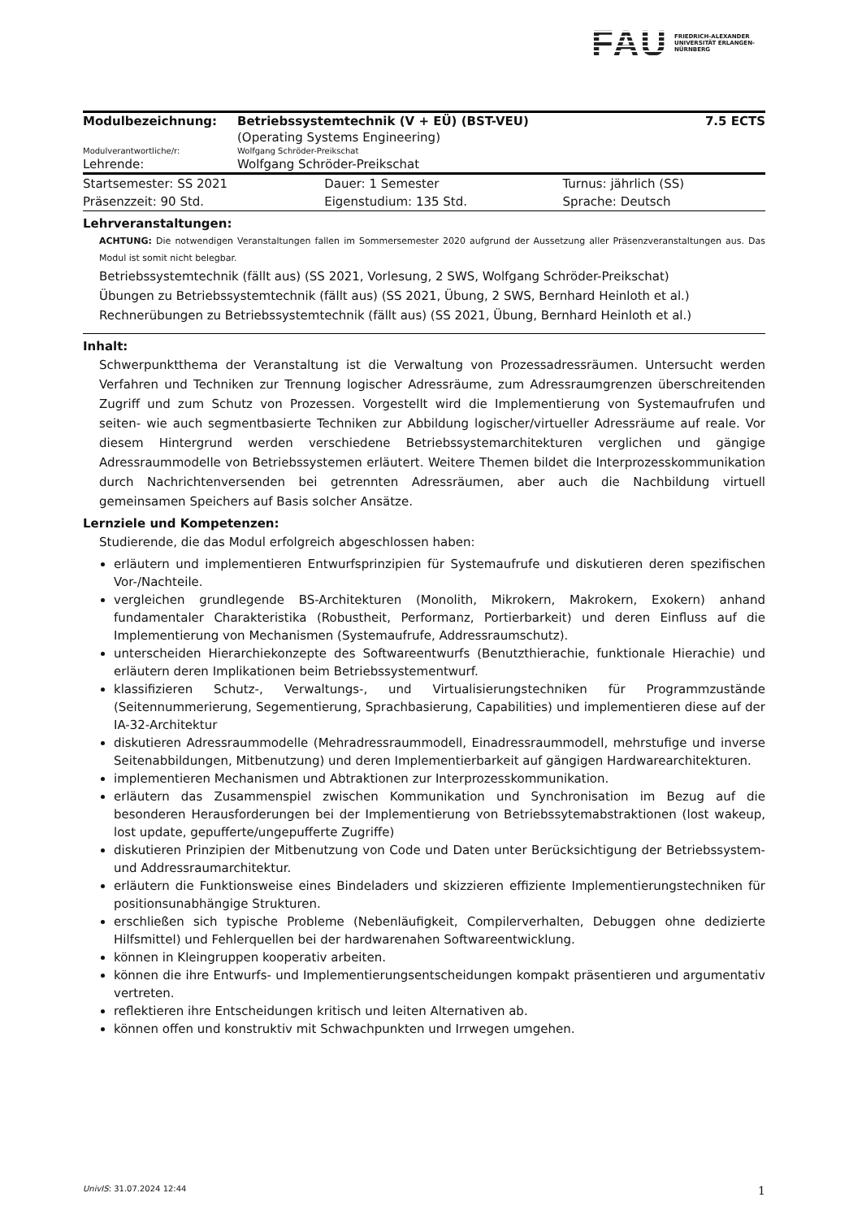FAU FRIEDRICH-ALEXANDER UNIVERSITÄT ERLANGEN-NÜRNBERG
| Modulbezeichnung: | Betriebssystemtechnik (V + EÜ) (BST-VEU) | 7.5 ECTS |
| | (Operating Systems Engineering) | |
| Modulverantwortliche/r: | Wolfgang Schröder-Preikschat | |
| Lehrende: | Wolfgang Schröder-Preikschat | |
| Startsemester: SS 2021 | Dauer: 1 Semester | Turnus: jährlich (SS) |
| Präsenzzeit: 90 Std. | Eigenstudium: 135 Std. | Sprache: Deutsch |
Lehrveranstaltungen:
ACHTUNG: Die notwendigen Veranstaltungen fallen im Sommersemester 2020 aufgrund der Aussetzung aller Präsenzveranstaltungen aus. Das Modul ist somit nicht belegbar.
Betriebssystemtechnik (fällt aus) (SS 2021, Vorlesung, 2 SWS, Wolfgang Schröder-Preikschat)
Übungen zu Betriebssystemtechnik (fällt aus) (SS 2021, Übung, 2 SWS, Bernhard Heinloth et al.)
Rechnerübungen zu Betriebssystemtechnik (fällt aus) (SS 2021, Übung, Bernhard Heinloth et al.)
Inhalt:
Schwerpunktthema der Veranstaltung ist die Verwaltung von Prozessadressräumen. Untersucht werden Verfahren und Techniken zur Trennung logischer Adressräume, zum Adressraumgrenzen überschreitenden Zugriff und zum Schutz von Prozessen. Vorgestellt wird die Implementierung von Systemaufrufen und seiten- wie auch segmentbasierte Techniken zur Abbildung logischer/virtueller Adressräume auf reale. Vor diesem Hintergrund werden verschiedene Betriebssystemarchitekturen verglichen und gängige Adressraummodelle von Betriebssystemen erläutert. Weitere Themen bildet die Interprozesskommunikation durch Nachrichtenversenden bei getrennten Adressräumen, aber auch die Nachbildung virtuell gemeinsamen Speichers auf Basis solcher Ansätze.
Lernziele und Kompetenzen:
Studierende, die das Modul erfolgreich abgeschlossen haben:
erläutern und implementieren Entwurfsprinzipien für Systemaufrufe und diskutieren deren spezifischen Vor-/Nachteile.
vergleichen grundlegende BS-Architekturen (Monolith, Mikrokern, Makrokern, Exokern) anhand fundamentaler Charakteristika (Robustheit, Performanz, Portierbarkeit) und deren Einfluss auf die Implementierung von Mechanismen (Systemaufrufe, Addressraumschutz).
unterscheiden Hierarchiekonzepte des Softwareentwurfs (Benutzthierachie, funktionale Hierachie) und erläutern deren Implikationen beim Betriebssystementwurf.
klassifizieren Schutz-, Verwaltungs-, und Virtualisierungstechniken für Programmzustände (Seitennummerierung, Segementierung, Sprachbasierung, Capabilities) und implementieren diese auf der IA-32-Architektur
diskutieren Adressraummodelle (Mehradressraummodell, Einadressraummodell, mehrstufige und inverse Seitenabbildungen, Mitbenutzung) und deren Implementierbarkeit auf gängigen Hardwarearchitekturen.
implementieren Mechanismen und Abtraktionen zur Interprozesskommunikation.
erläutern das Zusammenspiel zwischen Kommunikation und Synchronisation im Bezug auf die besonderen Herausforderungen bei der Implementierung von Betriebssytemabstraktionen (lost wakeup, lost update, gepufferte/ungepufferte Zugriffe)
diskutieren Prinzipien der Mitbenutzung von Code und Daten unter Berücksichtigung der Betriebssystem- und Addressraumarchitektur.
erläutern die Funktionsweise eines Bindeladers und skizzieren effiziente Implementierungstechniken für positionsunabhängige Strukturen.
erschließen sich typische Probleme (Nebenläufigkeit, Compilerverhalten, Debuggen ohne dedizierte Hilfsmittel) und Fehlerquellen bei der hardwarenahen Softwareentwicklung.
können in Kleingruppen kooperativ arbeiten.
können die ihre Entwurfs- und Implementierungsentscheidungen kompakt präsentieren und argumentativ vertreten.
reflektieren ihre Entscheidungen kritisch und leiten Alternativen ab.
können offen und konstruktiv mit Schwachpunkten und Irrwegen umgehen.
UnivIS: 31.07.2024 12:44 1